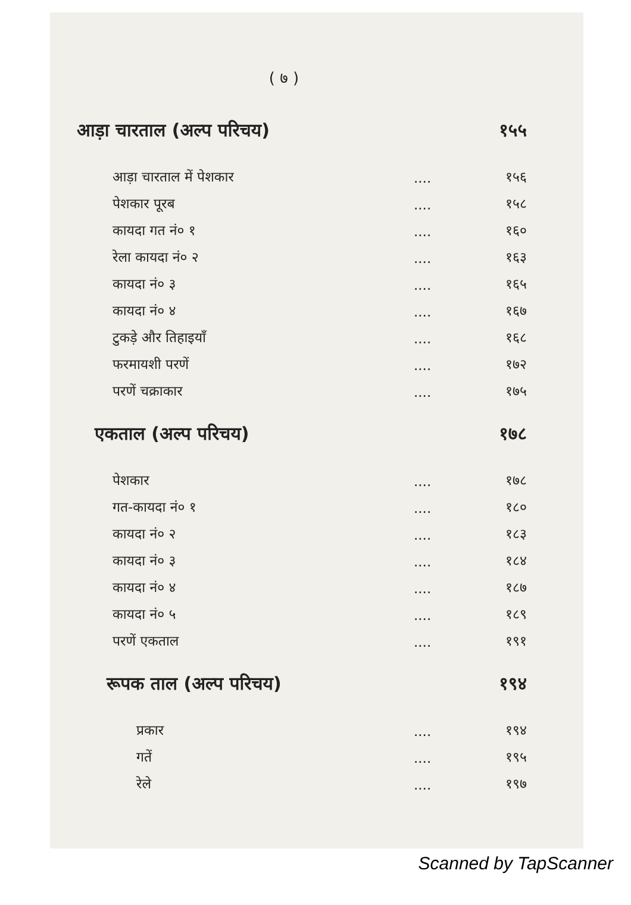( ७ )
आड़ा चारताल (अल्प परिचय) १५५
आड़ा चारताल में पेशकार.... १५६
पेशकार पूरब.... १५८
कायदा गत नं० १.... १६०
रेला कायदा नं० २.... १६३
कायदा नं० ३.... १६५
कायदा नं० ४.... १६७
टुकड़े और तिहाइयाँ.... १६८
फरमायशी परणें.... १७२
परणें चक्राकार.... १७५
एकताल (अल्प परिचय) १७८
पेशकार.... १७८
गत-कायदा नं० १.... १८०
कायदा नं० २.... १८३
कायदा नं० ३.... १८४
कायदा नं० ४.... १८७
कायदा नं० ५.... १८९
परणें एकताल.... १९१
रूपक ताल (अल्प परिचय) १९४
प्रकार.... १९४
गतें.... १९५
रेले.... १९७
Scanned by TapScanner